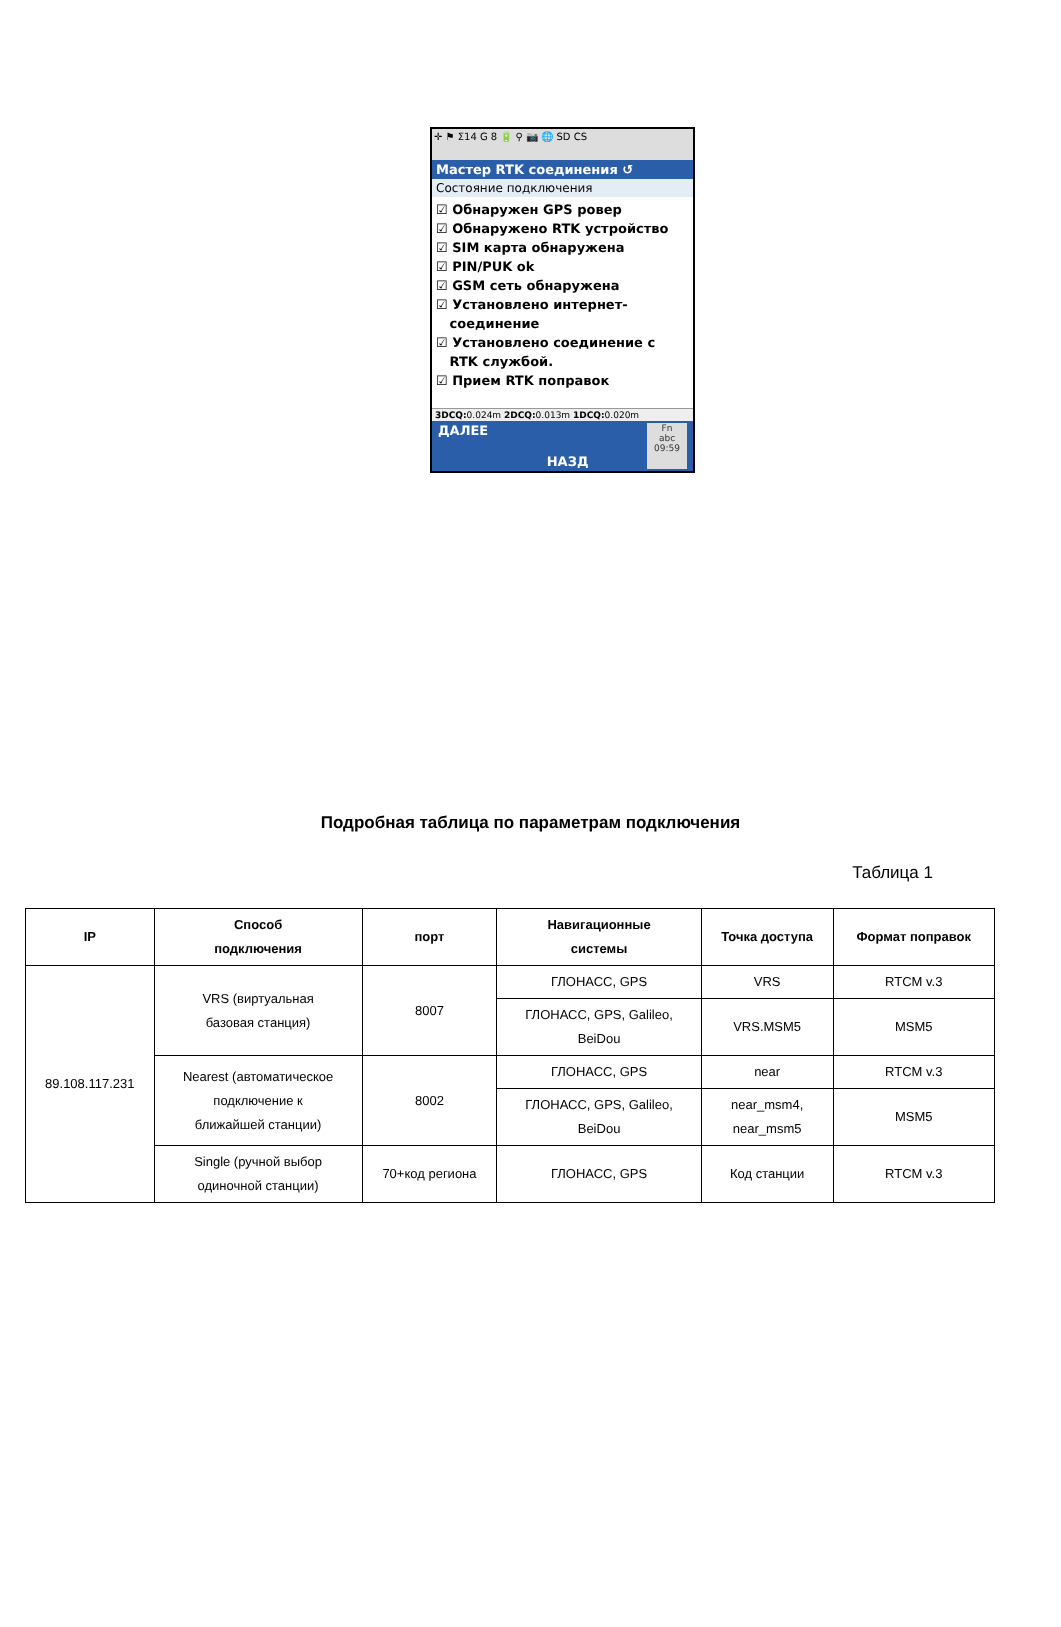✛ ⚑ Σ14 G 8 🔋 ⚲ 📷 🌐 SD CS
Мастер RTK соединения ↺
Состояние подключения
☑ Обнаружен GPS ровер
☑ Обнаружено RTK устройство
☑ SIM карта обнаружена
☑ PIN/PUK ok
☑ GSM сеть обнаружена
☑ Установлено интернет-
соединение
☑ Установлено соединение с
RTK службой.
☑ Прием RTK поправок
3DCQ: 0.024m 2DCQ: 0.013m 1DCQ: 0.020m
ДАЛЕЕ НАЗД Fn
abc
09:59
Подробная таблица по параметрам подключения
Таблица 1
| IP | Способ подключения | порт | Навигационные системы | Точка доступа | Формат поправок |
| --- | --- | --- | --- | --- | --- |
| 89.108.117.231 | VRS (виртуальная базовая станция) | 8007 | ГЛОНАСС, GPS | VRS | RTCM v.3 |
| | | | ГЛОНАСС, GPS, Galileo, BeiDou | VRS.MSM5 | MSM5 |
| | Nearest (автоматическое подключение к ближайшей станции) | 8002 | ГЛОНАСС, GPS | near | RTCM v.3 |
| | | | ГЛОНАСС, GPS, Galileo, BeiDou | near_msm4, near_msm5 | MSM5 |
| | Single (ручной выбор одиночной станции) | 70+код региона | ГЛОНАСС, GPS | Код станции | RTCM v.3 |